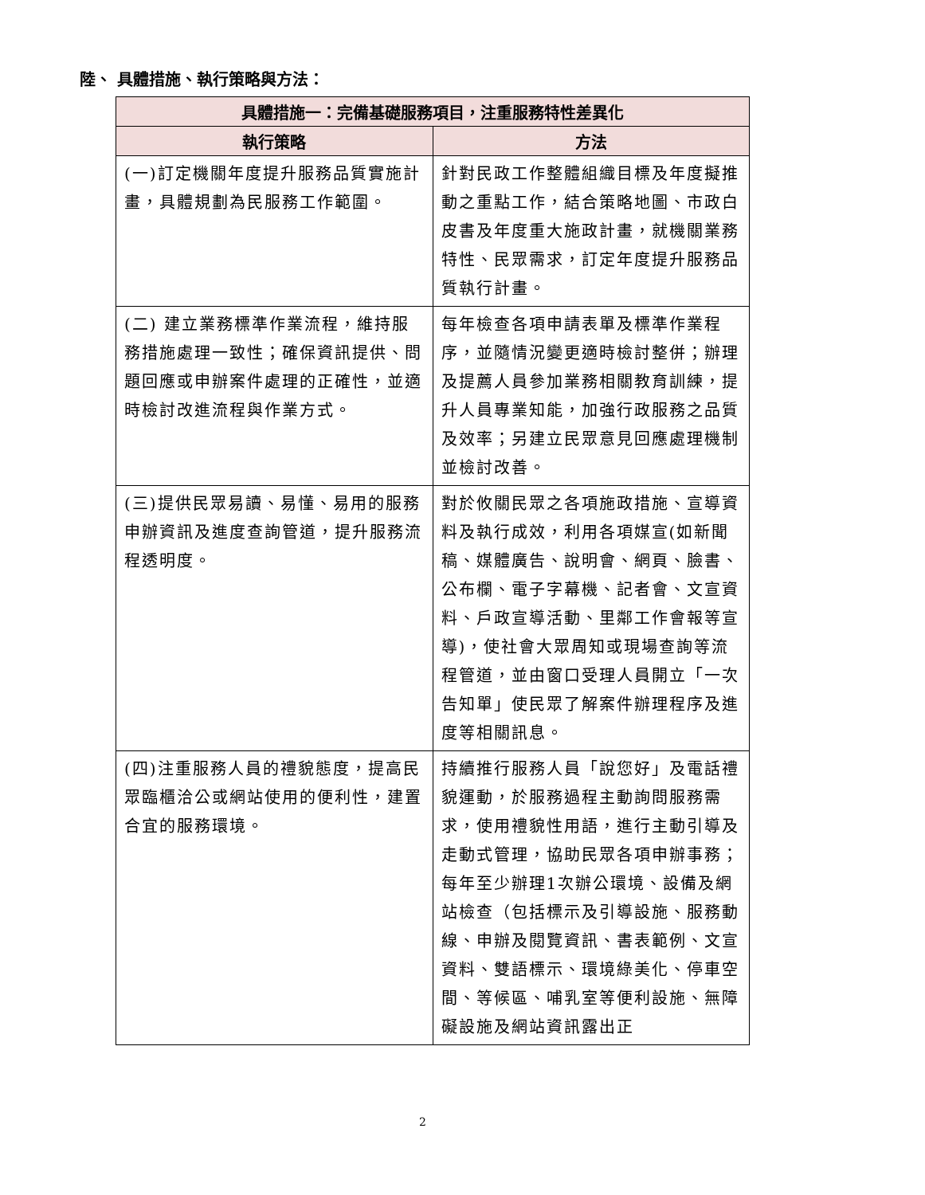陸、 具體措施、執行策略與方法：
| 具體措施一：完備基礎服務項目，注重服務特性差異化 | |
| --- | --- |
| 執行策略 | 方法 |
| (一)訂定機關年度提升服務品質實施計畫，具體規劃為民服務工作範圍。 | 針對民政工作整體組織目標及年度擬推動之重點工作，結合策略地圖、市政白皮書及年度重大施政計畫，就機關業務特性、民眾需求，訂定年度提升服務品質執行計畫。 |
| (二) 建立業務標準作業流程，維持服務措施處理一致性；確保資訊提供、問題回應或申辦案件處理的正確性，並適時檢討改進流程與作業方式。 | 每年檢查各項申請表單及標準作業程序，並隨情況變更適時檢討整併；辦理及提薦人員參加業務相關教育訓練，提升人員專業知能，加強行政服務之品質及效率；另建立民眾意見回應處理機制並檢討改善。 |
| (三)提供民眾易讀、易懂、易用的服務申辦資訊及進度查詢管道，提升服務流程透明度。 | 對於攸關民眾之各項施政措施、宣導資料及執行成效，利用各項媒宣(如新聞稿、媒體廣告、說明會、網頁、臉書、公布欄、電子字幕機、記者會、文宣資料、戶政宣導活動、里鄰工作會報等宣導)，使社會大眾周知或現場查詢等流程管道，並由窗口受理人員開立「一次告知單」使民眾了解案件辦理程序及進度等相關訊息。 |
| (四)注重服務人員的禮貌態度，提高民眾臨櫃洽公或網站使用的便利性，建置合宜的服務環境。 | 持續推行服務人員「說您好」及電話禮貌運動，於服務過程主動詢問服務需求，使用禮貌性用語，進行主動引導及走動式管理，協助民眾各項申辦事務；每年至少辦理1次辦公環境、設備及網站檢查（包括標示及引導設施、服務動線、申辦及閱覽資訊、書表範例、文宣資料、雙語標示、環境綠美化、停車空間、等候區、哺乳室等便利設施、無障礙設施及網站資訊露出正 |
2